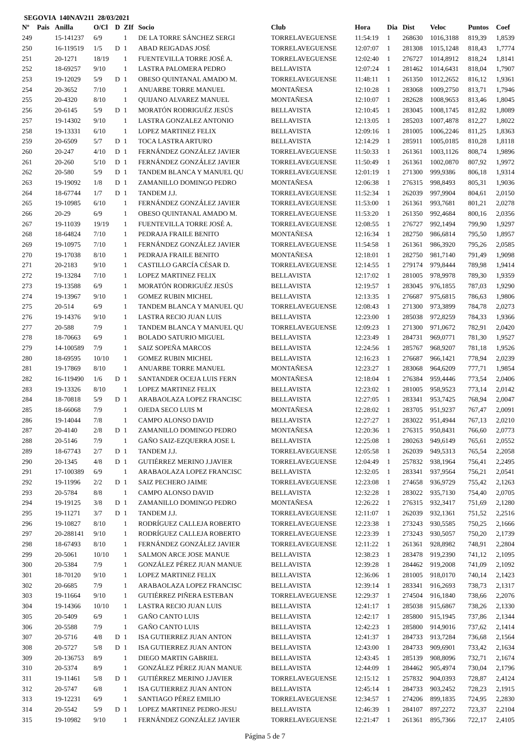SEGOVIA 140NAV211 28/03/2021
| Nº | Pais | Anilla | O/Cl | D | ZIf | Socio | Club | Hora | Dia | Dist | Veloc | Puntos | Coef |
| --- | --- | --- | --- | --- | --- | --- | --- | --- | --- | --- | --- | --- | --- |
| 249 | | 15-141237 | 6/9 | | 1 | DE LA TORRE SÁNCHEZ SERGI | TORRELAVEGUENSE | 11:54:19 | 1 | 268630 | 1016,3188 | 819,39 | 1,8539 |
| 250 | | 16-119519 | 1/5 | D | 1 | ABAD REIGADAS JOSÉ | TORRELAVEGUENSE | 12:07:07 | 1 | 281308 | 1015,1248 | 818,43 | 1,7774 |
| 251 | | 20-1271 | 18/19 | | 1 | FUENTEVILLA TORRE JOSÉ A. | TORRELAVEGUENSE | 12:02:40 | 1 | 276727 | 1014,8912 | 818,24 | 1,8141 |
| 252 | | 18-69257 | 9/10 | | 1 | LASTRA PALOMERA PEDRO | BELLAVISTA | 12:07:24 | 1 | 281462 | 1014,6431 | 818,04 | 1,7907 |
| 253 | | 19-12029 | 5/9 | D | 1 | OBESO QUINTANAL AMADO M. | TORRELAVEGUENSE | 11:48:11 | 1 | 261350 | 1012,2652 | 816,12 | 1,9361 |
| 254 | | 20-3652 | 7/10 | | 1 | ANUARBE TORRE MANUEL | MONTAÑESA | 12:10:28 | 1 | 283068 | 1009,2750 | 813,71 | 1,7946 |
| 255 | | 20-4320 | 8/10 | | 1 | QUIJANO ALVAREZ MANUEL | MONTAÑESA | 12:10:07 | 1 | 282628 | 1008,9653 | 813,46 | 1,8045 |
| 256 | | 20-6145 | 5/9 | D | 1 | MORATÓN RODRIGUÉZ JESÚS | BELLAVISTA | 12:10:45 | 1 | 283045 | 1008,1745 | 812,82 | 1,8089 |
| 257 | | 19-14302 | 9/10 | | 1 | LASTRA GONZALEZ ANTONIO | BELLAVISTA | 12:13:05 | 1 | 285203 | 1007,4878 | 812,27 | 1,8022 |
| 258 | | 19-13331 | 6/10 | | 1 | LOPEZ MARTINEZ FELIX | BELLAVISTA | 12:09:16 | 1 | 281005 | 1006,2246 | 811,25 | 1,8363 |
| 259 | | 20-6509 | 5/7 | D | 1 | TOCA LASTRA ARTURO | BELLAVISTA | 12:14:29 | 1 | 285911 | 1005,0185 | 810,28 | 1,8118 |
| 260 | | 20-247 | 4/10 | D | 1 | FERNÁNDEZ GONZÁLEZ JAVIER | TORRELAVEGUENSE | 11:50:33 | 1 | 261361 | 1003,1126 | 808,74 | 1,9896 |
| 261 | | 20-260 | 5/10 | D | 1 | FERNÁNDEZ GONZÁLEZ JAVIER | TORRELAVEGUENSE | 11:50:49 | 1 | 261361 | 1002,0870 | 807,92 | 1,9972 |
| 262 | | 20-580 | 5/9 | D | 1 | TANDEM BLANCA Y MANUEL QU | TORRELAVEGUENSE | 12:01:19 | 1 | 271300 | 999,9386 | 806,18 | 1,9314 |
| 263 | | 19-19092 | 1/8 | D | 1 | ZAMANILLO DOMINGO PEDRO | MONTAÑESA | 12:06:38 | 1 | 276315 | 998,8493 | 805,31 | 1,9036 |
| 264 | | 18-67744 | 1/7 | D | 1 | TANDEM J.J. | TORRELAVEGUENSE | 11:52:34 | 1 | 262039 | 997,9904 | 804,61 | 2,0150 |
| 265 | | 19-10985 | 6/10 | | 1 | FERNÁNDEZ GONZÁLEZ JAVIER | TORRELAVEGUENSE | 11:53:00 | 1 | 261361 | 993,7681 | 801,21 | 2,0278 |
| 266 | | 20-29 | 6/9 | | 1 | OBESO QUINTANAL AMADO M. | TORRELAVEGUENSE | 11:53:20 | 1 | 261350 | 992,4684 | 800,16 | 2,0356 |
| 267 | | 19-11039 | 19/19 | | 1 | FUENTEVILLA TORRE JOSÉ A. | TORRELAVEGUENSE | 12:08:55 | 1 | 276727 | 992,1494 | 799,90 | 1,9297 |
| 268 | | 18-64824 | 7/10 | | 1 | PEDRAJA FRAILE BENITO | MONTAÑESA | 12:16:34 | 1 | 282750 | 986,6814 | 795,50 | 1,8957 |
| 269 | | 19-10975 | 7/10 | | 1 | FERNÁNDEZ GONZÁLEZ JAVIER | TORRELAVEGUENSE | 11:54:58 | 1 | 261361 | 986,3920 | 795,26 | 2,0585 |
| 270 | | 19-17038 | 8/10 | | 1 | PEDRAJA FRAILE BENITO | MONTAÑESA | 12:18:01 | 1 | 282750 | 981,7140 | 791,49 | 1,9098 |
| 271 | | 20-2183 | 9/10 | | 1 | CASTILLO GARCÍA CÉSAR D. | TORRELAVEGUENSE | 12:14:55 | 1 | 279174 | 979,8444 | 789,98 | 1,9414 |
| 272 | | 19-13284 | 7/10 | | 1 | LOPEZ MARTINEZ FELIX | BELLAVISTA | 12:17:02 | 1 | 281005 | 978,9978 | 789,30 | 1,9359 |
| 273 | | 19-13588 | 6/9 | | 1 | MORATÓN RODRIGUÉZ JESÚS | BELLAVISTA | 12:19:57 | 1 | 283045 | 976,1855 | 787,03 | 1,9290 |
| 274 | | 19-13967 | 9/10 | | 1 | GOMEZ RUBIN MICHEL | BELLAVISTA | 12:13:35 | 1 | 276687 | 975,6815 | 786,63 | 1,9806 |
| 275 | | 20-514 | 6/9 | | 1 | TANDEM BLANCA Y MANUEL QU | TORRELAVEGUENSE | 12:08:43 | 1 | 271300 | 973,3899 | 784,78 | 2,0273 |
| 276 | | 19-14376 | 9/10 | | 1 | LASTRA RECIO JUAN LUIS | BELLAVISTA | 12:23:00 | 1 | 285038 | 972,8259 | 784,33 | 1,9366 |
| 277 | | 20-588 | 7/9 | | 1 | TANDEM BLANCA Y MANUEL QU | TORRELAVEGUENSE | 12:09:23 | 1 | 271300 | 971,0672 | 782,91 | 2,0420 |
| 278 | | 18-70663 | 6/9 | | 1 | BOLADO SATURIO MIGUEL | BELLAVISTA | 12:23:49 | 1 | 284731 | 969,0771 | 781,30 | 1,9527 |
| 279 | | 14-100589 | 7/9 | | 1 | SAIZ SOPEÑA MARCOS | BELLAVISTA | 12:24:56 | 1 | 285767 | 968,9207 | 781,18 | 1,9526 |
| 280 | | 18-69595 | 10/10 | | 1 | GOMEZ RUBIN MICHEL | BELLAVISTA | 12:16:23 | 1 | 276687 | 966,1421 | 778,94 | 2,0239 |
| 281 | | 19-17869 | 8/10 | | 1 | ANUARBE TORRE MANUEL | MONTAÑESA | 12:23:27 | 1 | 283068 | 964,6209 | 777,71 | 1,9854 |
| 282 | | 16-119490 | 1/6 | D | 1 | SANTANDER OCEJA LUIS FERN | MONTAÑESA | 12:18:04 | 1 | 276384 | 959,4446 | 773,54 | 2,0406 |
| 283 | | 19-13326 | 8/10 | | 1 | LOPEZ MARTINEZ FELIX | BELLAVISTA | 12:23:02 | 1 | 281005 | 958,9523 | 773,14 | 2,0142 |
| 284 | | 18-70818 | 5/9 | D | 1 | ARABAOLAZA LOPEZ FRANCISC | BELLAVISTA | 12:27:05 | 1 | 283341 | 953,7425 | 768,94 | 2,0047 |
| 285 | | 18-66068 | 7/9 | | 1 | OJEDA SECO LUIS M | MONTAÑESA | 12:28:02 | 1 | 283705 | 951,9237 | 767,47 | 2,0091 |
| 286 | | 19-14044 | 7/8 | | 1 | CAMPO ALONSO DAVID | BELLAVISTA | 12:27:27 | 1 | 283022 | 951,4944 | 767,13 | 2,0210 |
| 287 | | 20-4140 | 2/8 | D | 1 | ZAMANILLO DOMINGO PEDRO | MONTAÑESA | 12:20:36 | 1 | 276315 | 950,8431 | 766,60 | 2,0773 |
| 288 | | 20-5146 | 7/9 | | 1 | GAÑO SAIZ-EZQUERRA JOSE L | BELLAVISTA | 12:25:08 | 1 | 280263 | 949,6149 | 765,61 | 2,0552 |
| 289 | | 18-67743 | 2/7 | D | 1 | TANDEM J.J. | TORRELAVEGUENSE | 12:05:58 | 1 | 262039 | 949,5313 | 765,54 | 2,2058 |
| 290 | | 20-1345 | 4/8 | D | 1 | GUTIÉRREZ MERINO J.JAVIER | TORRELAVEGUENSE | 12:04:49 | 1 | 257832 | 938,1964 | 756,41 | 2,2495 |
| 291 | | 17-100389 | 6/9 | | 1 | ARABAOLAZA LOPEZ FRANCISC | BELLAVISTA | 12:32:05 | 1 | 283341 | 937,9564 | 756,21 | 2,0541 |
| 292 | | 19-11996 | 2/2 | D | 1 | SAIZ PECHERO JAIME | TORRELAVEGUENSE | 12:23:08 | 1 | 274658 | 936,9729 | 755,42 | 2,1263 |
| 293 | | 20-5784 | 8/8 | | 1 | CAMPO ALONSO DAVID | BELLAVISTA | 12:32:28 | 1 | 283022 | 935,7130 | 754,40 | 2,0705 |
| 294 | | 19-19125 | 3/8 | D | 1 | ZAMANILLO DOMINGO PEDRO | MONTAÑESA | 12:26:22 | 1 | 276315 | 932,3417 | 751,69 | 2,1280 |
| 295 | | 19-11271 | 3/7 | D | 1 | TANDEM J.J. | TORRELAVEGUENSE | 12:11:07 | 1 | 262039 | 932,1361 | 751,52 | 2,2516 |
| 296 | | 19-10827 | 8/10 | | 1 | RODRÍGUEZ CALLEJA ROBERTO | TORRELAVEGUENSE | 12:23:38 | 1 | 273243 | 930,5585 | 750,25 | 2,1666 |
| 297 | | 20-288141 | 9/10 | | 1 | RODRÍGUEZ CALLEJA ROBERTO | TORRELAVEGUENSE | 12:23:39 | 1 | 273243 | 930,5057 | 750,20 | 2,1739 |
| 298 | | 18-67493 | 8/10 | | 1 | FERNÁNDEZ GONZÁLEZ JAVIER | TORRELAVEGUENSE | 12:11:22 | 1 | 261361 | 928,8982 | 748,91 | 2,2804 |
| 299 | | 20-5061 | 10/10 | | 1 | SALMON ARCE JOSE MANUE | BELLAVISTA | 12:38:23 | 1 | 283478 | 919,2390 | 741,12 | 2,1095 |
| 300 | | 20-5384 | 7/9 | | 1 | GONZÁLEZ PÉREZ JUAN MANUE | BELLAVISTA | 12:39:28 | 1 | 284462 | 919,2008 | 741,09 | 2,1092 |
| 301 | | 18-70120 | 9/10 | | 1 | LOPEZ MARTINEZ FELIX | BELLAVISTA | 12:36:06 | 1 | 281005 | 918,0170 | 740,14 | 2,1423 |
| 302 | | 20-6685 | 7/9 | | 1 | ARABAOLAZA LOPEZ FRANCISC | BELLAVISTA | 12:39:14 | 1 | 283341 | 916,2693 | 738,73 | 2,1317 |
| 303 | | 19-11664 | 9/10 | | 1 | GUTIÉRREZ PIÑERA ESTEBAN | TORRELAVEGUENSE | 12:29:37 | 1 | 274504 | 916,1840 | 738,66 | 2,2076 |
| 304 | | 19-14366 | 10/10 | | 1 | LASTRA RECIO JUAN LUIS | BELLAVISTA | 12:41:17 | 1 | 285038 | 915,6867 | 738,26 | 2,1330 |
| 305 | | 20-5409 | 6/9 | | 1 | GAÑO CANTO LUIS | BELLAVISTA | 12:42:17 | 1 | 285800 | 915,1945 | 737,86 | 2,1344 |
| 306 | | 20-5588 | 7/9 | | 1 | GAÑO CANTO LUIS | BELLAVISTA | 12:42:23 | 1 | 285800 | 914,9016 | 737,62 | 2,1414 |
| 307 | | 20-5716 | 4/8 | D | 1 | ISA GUTIERREZ JUAN ANTON | BELLAVISTA | 12:41:37 | 1 | 284733 | 913,7284 | 736,68 | 2,1564 |
| 308 | | 20-5727 | 5/8 | D | 1 | ISA GUTIERREZ JUAN ANTON | BELLAVISTA | 12:43:00 | 1 | 284733 | 909,6901 | 733,42 | 2,1634 |
| 309 | | 20-136753 | 8/9 | | 1 | DIEGO MARTIN GABRIEL | BELLAVISTA | 12:43:45 | 1 | 285139 | 908,8096 | 732,71 | 2,1674 |
| 310 | | 20-5374 | 8/9 | | 1 | GONZÁLEZ PÉREZ JUAN MANUE | BELLAVISTA | 12:44:09 | 1 | 284462 | 905,4974 | 730,04 | 2,1796 |
| 311 | | 19-11461 | 5/8 | D | 1 | GUTIÉRREZ MERINO J.JAVIER | TORRELAVEGUENSE | 12:15:12 | 1 | 257832 | 904,0393 | 728,87 | 2,4124 |
| 312 | | 20-5747 | 6/8 | | 1 | ISA GUTIERREZ JUAN ANTON | BELLAVISTA | 12:45:14 | 1 | 284733 | 903,2452 | 728,23 | 2,1915 |
| 313 | | 19-12231 | 6/9 | | 1 | SANTIAGO PÉREZ EMILIO | TORRELAVEGUENSE | 12:34:57 | 1 | 274206 | 899,1835 | 724,95 | 2,2830 |
| 314 | | 20-5542 | 5/9 | D | 1 | LOPEZ MARTINEZ PEDRO-JESU | BELLAVISTA | 12:46:39 | 1 | 284107 | 897,2272 | 723,37 | 2,2104 |
| 315 | | 19-10982 | 9/10 | | 1 | FERNÁNDEZ GONZÁLEZ JAVIER | TORRELAVEGUENSE | 12:21:47 | 1 | 261361 | 895,7366 | 722,17 | 2,4105 |
Página 5 de 7